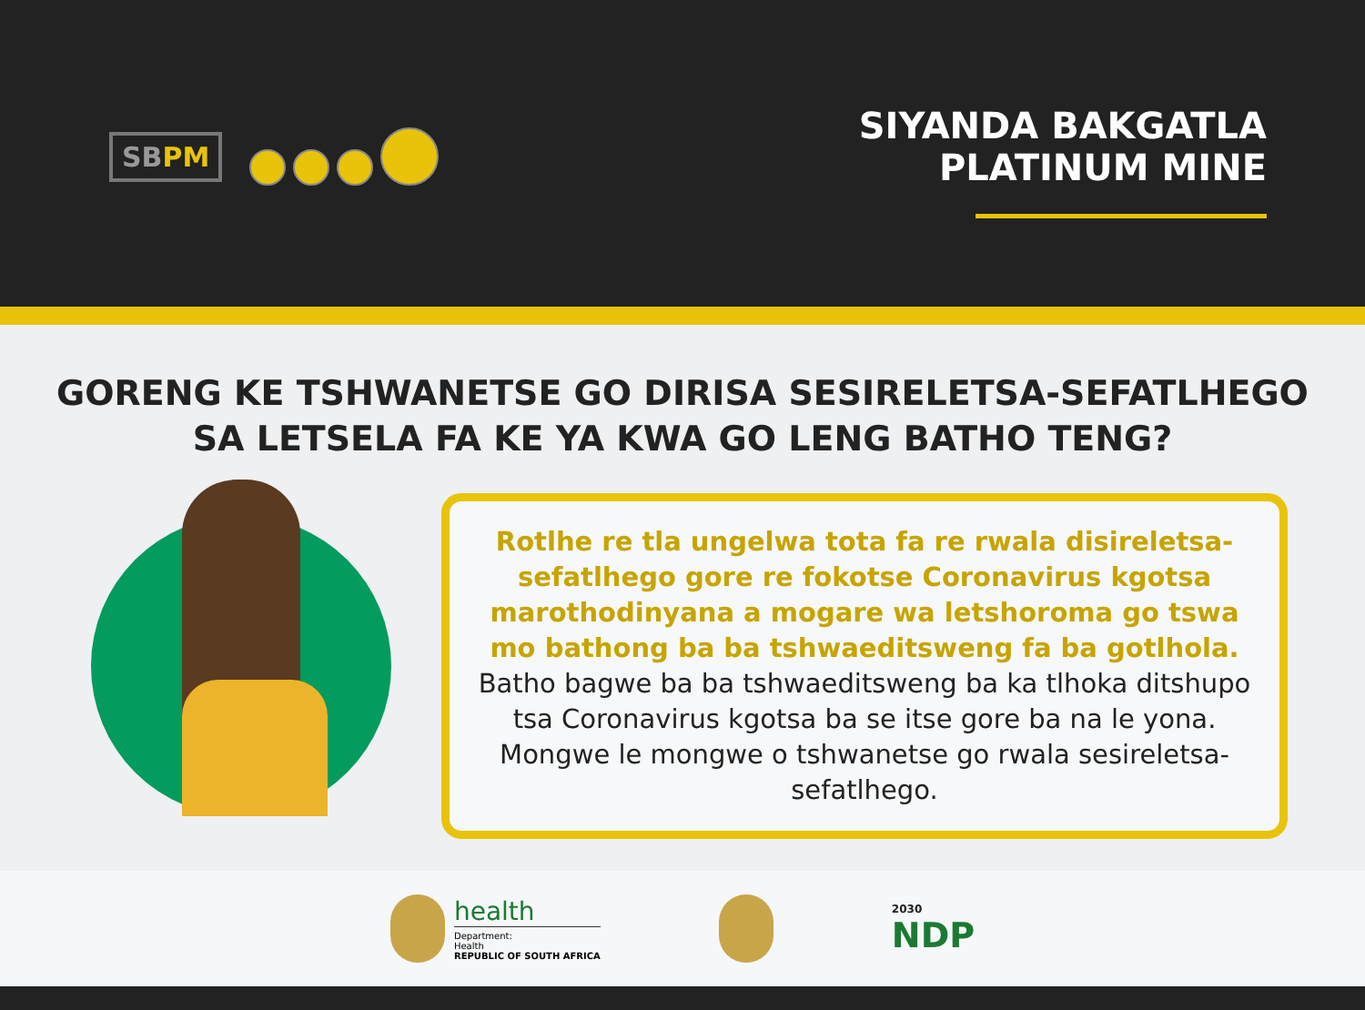SBPM
SIYANDA BAKGATLA
PLATINUM MINE
GORENG KE TSHWANETSE GO DIRISA SESIRELETSA-SEFATLHEGO SA LETSELA FA KE YA KWA GO LENG BATHO TENG?
Rotlhe re tla ungelwa tota fa re rwala disireletsa-sefatlhego gore re fokotse Coronavirus kgotsa marothodinyana a mogare wa letshoroma go tswa mo bathong ba ba tshwaeditsweng fa ba gotlhola. Batho bagwe ba ba tshwaeditsweng ba ka tlhoka ditshupo tsa Coronavirus kgotsa ba se itse gore ba na le yona. Mongwe le mongwe o tshwanetse go rwala sesireletsa-sefatlhego.
health
Department:
Health
REPUBLIC OF SOUTH AFRICA
2030
NDP